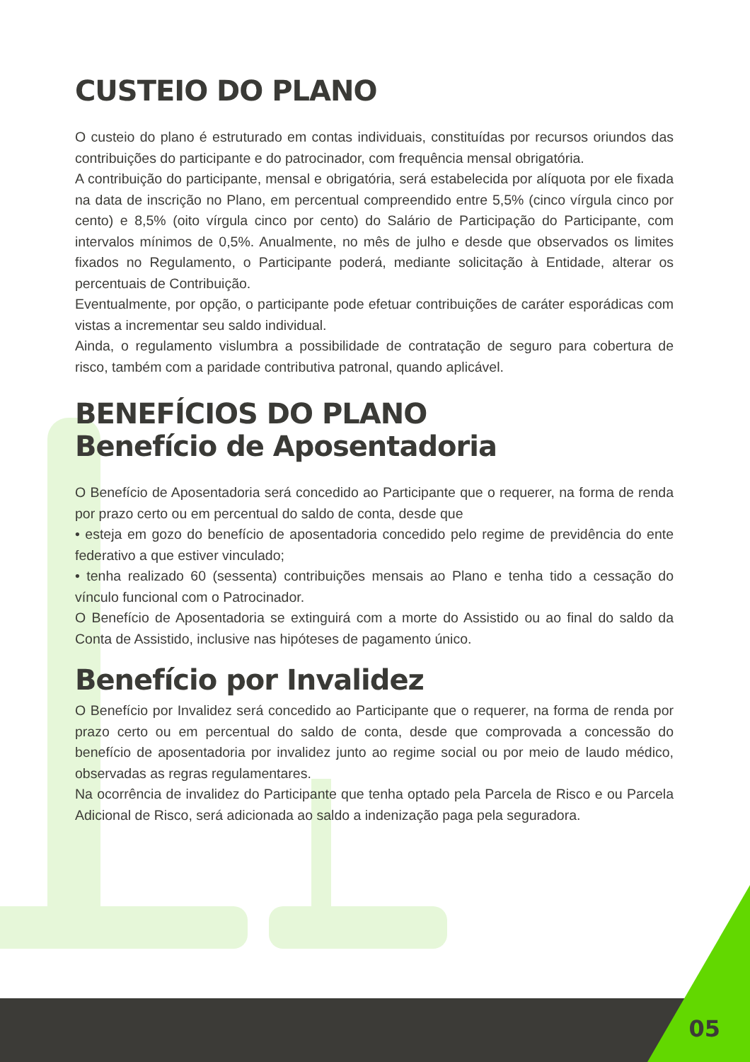CUSTEIO DO PLANO
O custeio do plano é estruturado em contas individuais, constituídas por recursos oriundos das contribuições do participante e do patrocinador, com frequência mensal obrigatória.
A contribuição do participante, mensal e obrigatória, será estabelecida por alíquota por ele fixada na data de inscrição no Plano, em percentual compreendido entre 5,5% (cinco vírgula cinco por cento) e 8,5% (oito vírgula cinco por cento) do Salário de Participação do Participante, com intervalos mínimos de 0,5%. Anualmente, no mês de julho e desde que observados os limites fixados no Regulamento, o Participante poderá, mediante solicitação à Entidade, alterar os percentuais de Contribuição.
Eventualmente, por opção, o participante pode efetuar contribuições de caráter esporádicas com vistas a incrementar seu saldo individual.
Ainda, o regulamento vislumbra a possibilidade de contratação de seguro para cobertura de risco, também com a paridade contributiva patronal, quando aplicável.
BENEFÍCIOS DO PLANO
Benefício de Aposentadoria
O Benefício de Aposentadoria será concedido ao Participante que o requerer, na forma de renda por prazo certo ou em percentual do saldo de conta, desde que
• esteja em gozo do benefício de aposentadoria concedido pelo regime de previdência do ente federativo a que estiver vinculado;
• tenha realizado 60 (sessenta) contribuições mensais ao Plano e tenha tido a cessação do vínculo funcional com o Patrocinador.
O Benefício de Aposentadoria se extinguirá com a morte do Assistido ou ao final do saldo da Conta de Assistido, inclusive nas hipóteses de pagamento único.
Benefício por Invalidez
O Benefício por Invalidez será concedido ao Participante que o requerer, na forma de renda por prazo certo ou em percentual do saldo de conta, desde que comprovada a concessão do benefício de aposentadoria por invalidez junto ao regime social ou por meio de laudo médico, observadas as regras regulamentares.
Na ocorrência de invalidez do Participante que tenha optado pela Parcela de Risco e ou Parcela Adicional de Risco, será adicionada ao saldo a indenização paga pela seguradora.
05